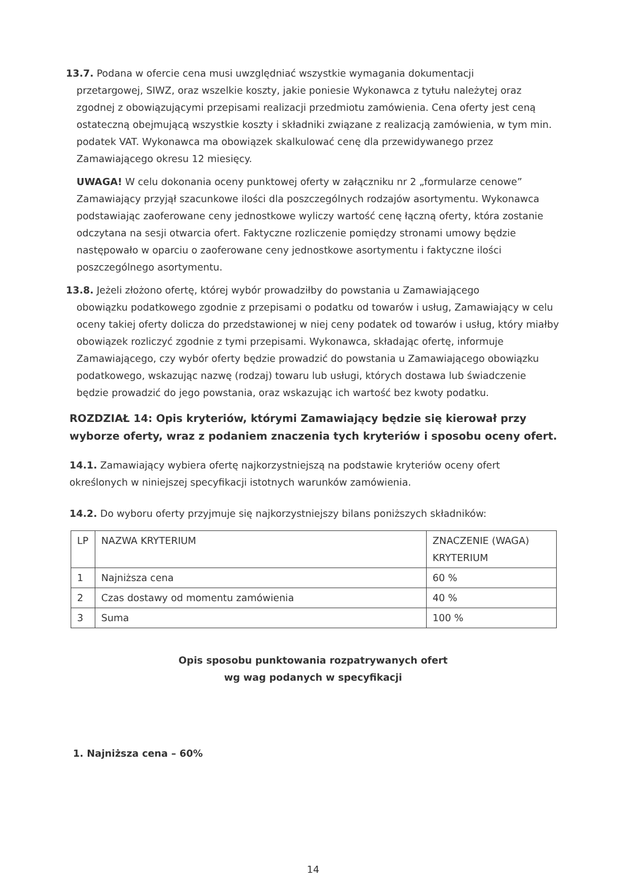13.7. Podana w ofercie cena musi uwzględniać wszystkie wymagania dokumentacji
przetargowej, SIWZ, oraz wszelkie koszty, jakie poniesie Wykonawca z tytułu należytej oraz zgodnej z obowiązującymi przepisami realizacji przedmiotu zamówienia. Cena oferty jest ceną ostateczną obejmującą wszystkie koszty i składniki związane z realizacją zamówienia, w tym min. podatek VAT. Wykonawca ma obowiązek skalkulować cenę dla przewidywanego przez Zamawiającego okresu 12 miesięcy.
UWAGA! W celu dokonania oceny punktowej oferty w załączniku nr 2 „formularze cenowe” Zamawiający przyjął szacunkowe ilości dla poszczególnych rodzajów asortymentu. Wykonawca podstawiając zaoferowane ceny jednostkowe wyliczy wartość cenę łączną oferty, która zostanie odczytana na sesji otwarcia ofert. Faktyczne rozliczenie pomiędzy stronami umowy będzie następowało w oparciu o zaoferowane ceny jednostkowe asortymentu i faktyczne ilości poszczególnego asortymentu.
13.8. Jeżeli złożono ofertę, której wybór prowadziłby do powstania u Zamawiającego
obowiązku podatkowego zgodnie z przepisami o podatku od towarów i usług, Zamawiający w celu oceny takiej oferty dolicza do przedstawionej w niej ceny podatek od towarów i usług, który miałby obowiązek rozliczyć zgodnie z tymi przepisami. Wykonawca, składając ofertę, informuje Zamawiającego, czy wybór oferty będzie prowadzić do powstania u Zamawiającego obowiązku podatkowego, wskazując nazwę (rodzaj) towaru lub usługi, których dostawa lub świadczenie będzie prowadzić do jego powstania, oraz wskazując ich wartość bez kwoty podatku.
ROZDZIAŁ 14: Opis kryteriów, którymi Zamawiający będzie się kierował przy wyborze oferty, wraz z podaniem znaczenia tych kryteriów i sposobu oceny ofert.
14.1. Zamawiający wybiera ofertę najkorzystniejszą na podstawie kryteriów oceny ofert określonych w niniejszej specyfikacji istotnych warunków zamówienia.
14.2. Do wyboru oferty przyjmuje się najkorzystniejszy bilans poniższych składników:
| LP | NAZWA KRYTERIUM | ZNACZENIE (WAGA) KRYTERIUM |
| 1 | Najniższa cena | 60 % |
| 2 | Czas dostawy od momentu zamówienia | 40 % |
| 3 | Suma | 100 % |
Opis sposobu punktowania rozpatrywanych ofert
wg wag podanych w specyfikacji
1. Najniższa cena – 60%
14